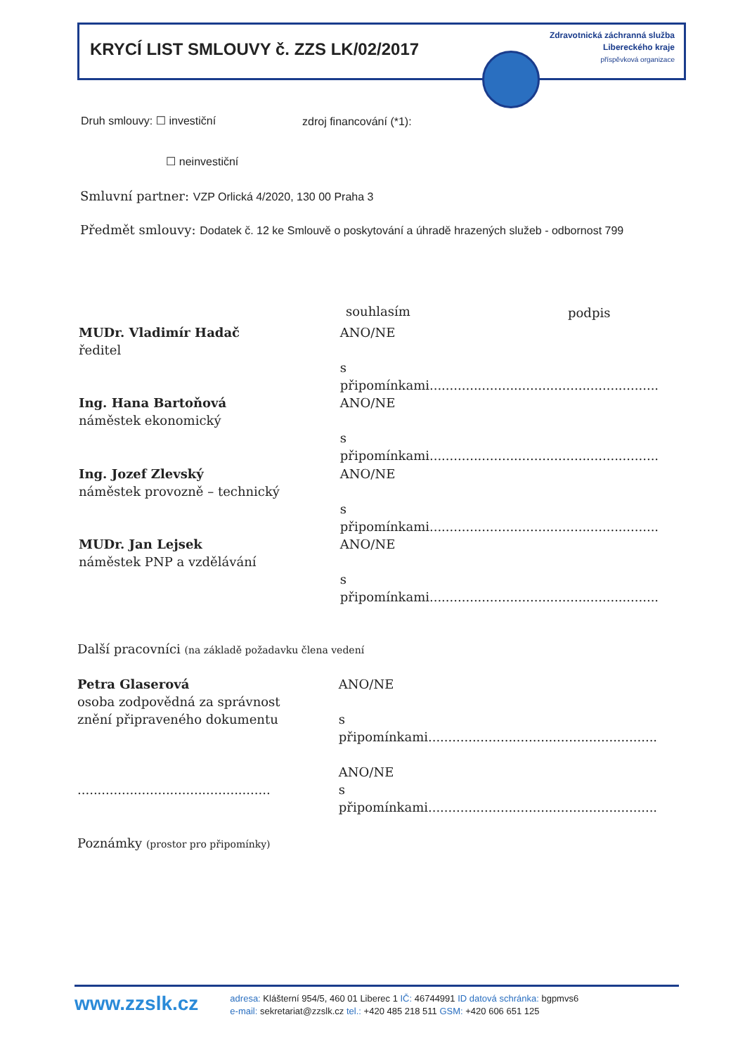KRYCÍ LIST SMLOUVY č. ZZS LK/02/2017
Zdravotnická záchranná služba
Libereckého kraje
příspěvková organizace
Druh smlouvy: ☐ investiční zdroj financování (*1):
☐ neinvestiční
Smluvní partner: VZP Orlická 4/2020, 130 00 Praha 3
Předmět smlouvy: Dodatek č. 12 ke Smlouvě o poskytování a úhradě hrazených služeb - odbornost 799
souhlasím podpis
MUDr. Vladimír Hadač
ředitel
ANO/NE
s připomínkami.........................................................
Ing. Hana Bartoňová
náměstek ekonomický
ANO/NE
s připomínkami.........................................................
Ing. Jozef Zlevský
náměstek provozně – technický
ANO/NE
s připomínkami.........................................................
MUDr. Jan Lejsek
náměstek PNP a vzdělávání
ANO/NE
s připomínkami.........................................................
Další pracovníci (na základě požadavku člena vedení
Petra Glaserová
osoba zodpovědná za správnost
znění připraveného dokumentu
ANO/NE
s připomínkami.........................................................
................................................
ANO/NE
s připomínkami.........................................................
Poznámky (prostor pro připomínky)
www.zzslk.cz
adresa: Klášterní 954/5, 460 01 Liberec 1 IČ: 46744991 ID datová schránka: bgpmvs6
e-mail: sekretariat@zzslk.cz tel.: +420 485 218 511 GSM: +420 606 651 125